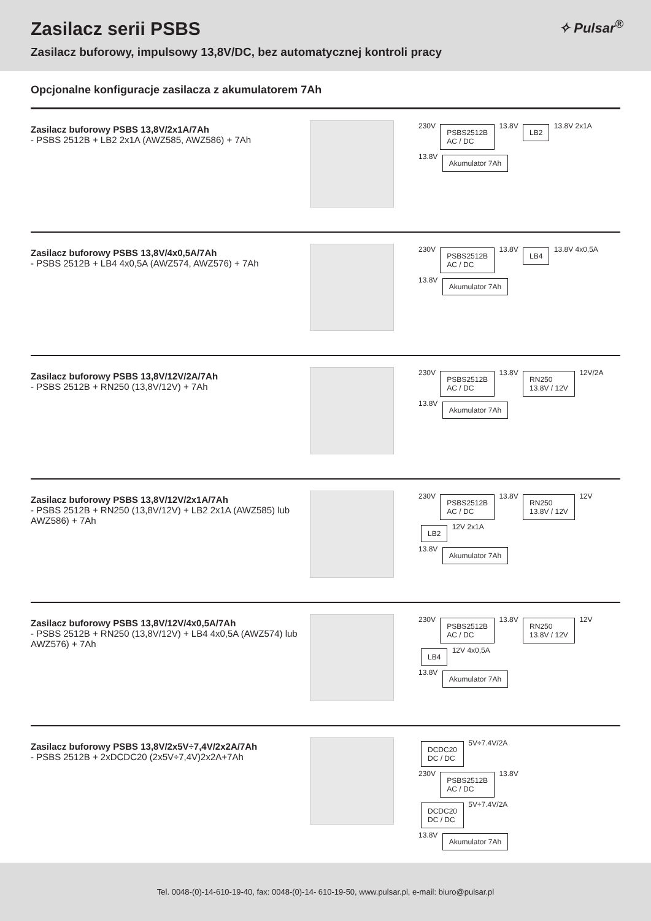Zasilacz serii PSBS
Zasilacz buforowy, impulsowy 13,8V/DC, bez automatycznej kontroli pracy
✧ Pulsar<sup>®</sup>
Opcjonalne konfiguracje zasilacza z akumulatorem 7Ah
Zasilacz buforowy PSBS 13,8V/2x1A/7Ah
- PSBS 2512B + LB2 2x1A (AWZ585, AWZ586) + 7Ah
230V PSBS2512B
AC / DC 13.8V LB2 13.8V 2x1A
13.8V Akumulator 7Ah
Zasilacz buforowy PSBS 13,8V/4x0,5A/7Ah
- PSBS 2512B + LB4 4x0,5A (AWZ574, AWZ576) + 7Ah
230V PSBS2512B
AC / DC 13.8V LB4 13.8V 4x0,5A
13.8V Akumulator 7Ah
Zasilacz buforowy PSBS 13,8V/12V/2A/7Ah
- PSBS 2512B + RN250 (13,8V/12V) + 7Ah
230V PSBS2512B
AC / DC 13.8V RN250
13.8V / 12V 12V/2A
13.8V Akumulator 7Ah
Zasilacz buforowy PSBS 13,8V/12V/2x1A/7Ah
- PSBS 2512B + RN250 (13,8V/12V) + LB2 2x1A (AWZ585) lub AWZ586) + 7Ah
230V PSBS2512B
AC / DC 13.8V RN250
13.8V / 12V 12V LB2 12V 2x1A
13.8V Akumulator 7Ah
Zasilacz buforowy PSBS 13,8V/12V/4x0,5A/7Ah
- PSBS 2512B + RN250 (13,8V/12V) + LB4 4x0,5A (AWZ574) lub AWZ576) + 7Ah
230V PSBS2512B
AC / DC 13.8V RN250
13.8V / 12V 12V LB4 12V 4x0,5A
13.8V Akumulator 7Ah
Zasilacz buforowy PSBS 13,8V/2x5V÷7,4V/2x2A/7Ah
- PSBS 2512B + 2xDCDC20 (2x5V÷7,4V)2x2A+7Ah
DCDC20
DC / DC 5V÷7.4V/2A
230V PSBS2512B
AC / DC 13.8V
DCDC20
DC / DC 5V÷7.4V/2A
13.8V Akumulator 7Ah
Tel. 0048-(0)-14-610-19-40, fax: 0048-(0)-14- 610-19-50, www.pulsar.pl, e-mail: biuro@pulsar.pl